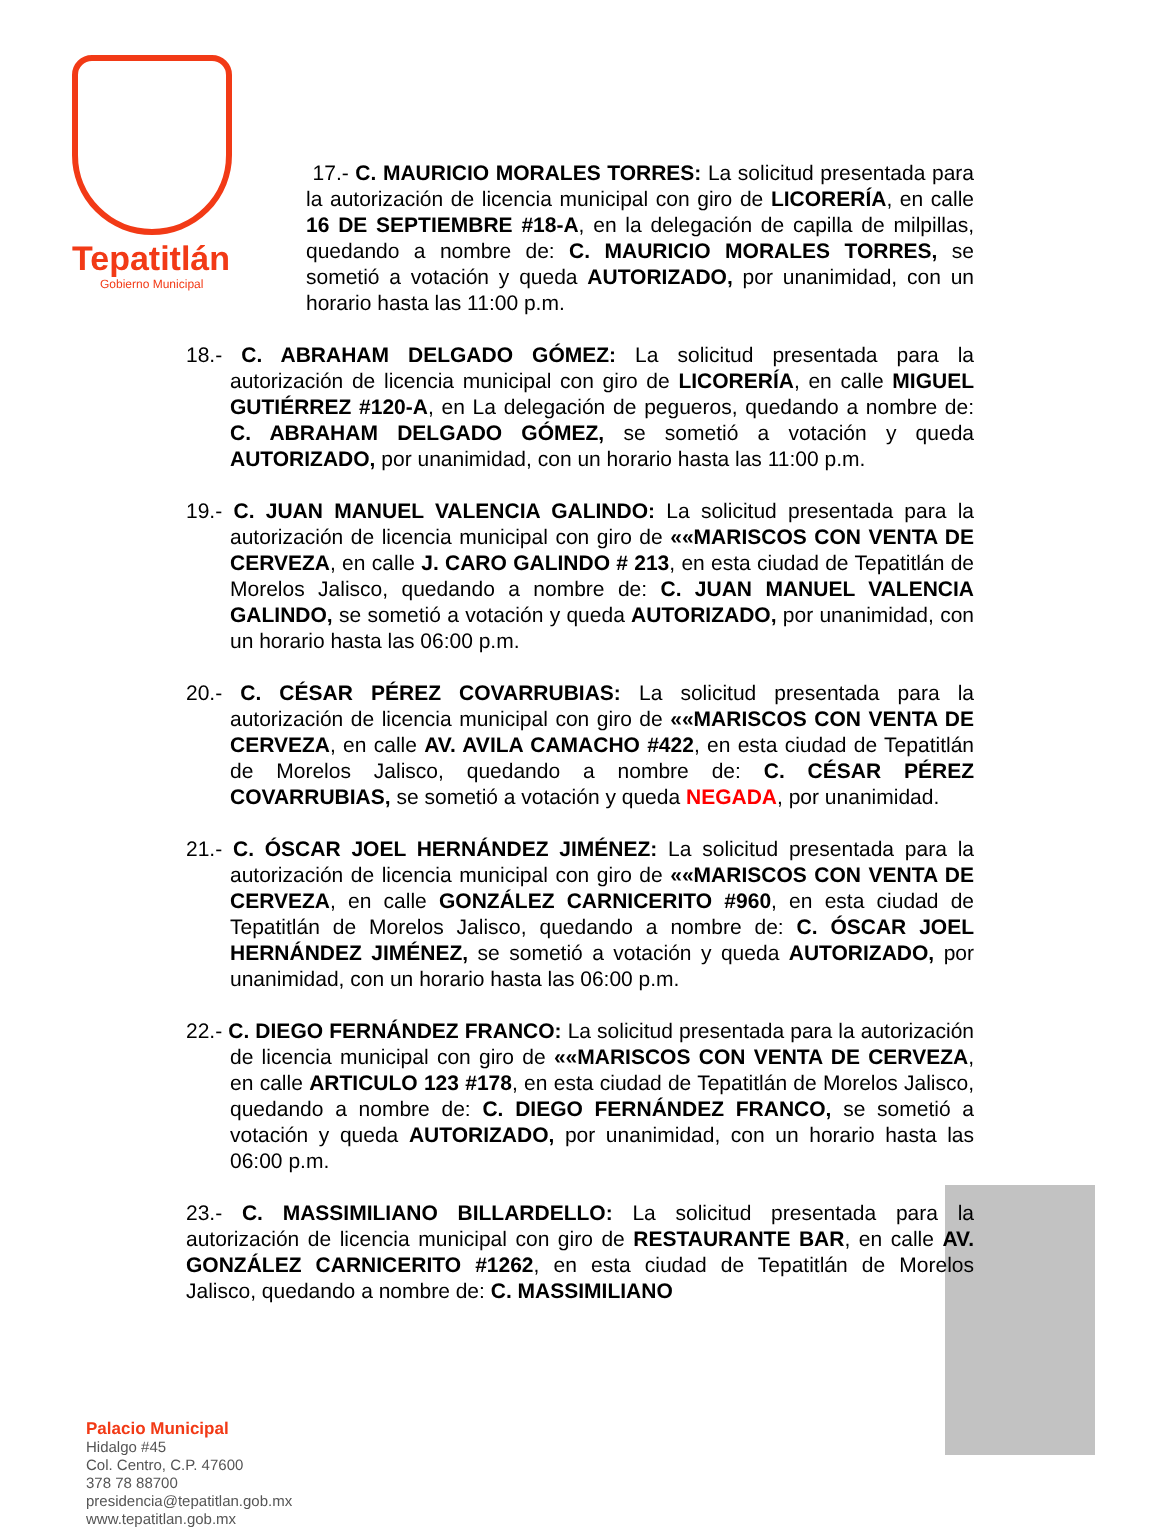Tepatitlán
Gobierno Municipal
17.- C. MAURICIO MORALES TORRES: La solicitud presentada para la autorización de licencia municipal con giro de LICORERÍA, en calle 16 DE SEPTIEMBRE #18-A, en la delegación de capilla de milpillas, quedando a nombre de: C. MAURICIO MORALES TORRES, se sometió a votación y queda AUTORIZADO, por unanimidad, con un horario hasta las 11:00 p.m.
18.- C. ABRAHAM DELGADO GÓMEZ: La solicitud presentada para la autorización de licencia municipal con giro de LICORERÍA, en calle MIGUEL GUTIÉRREZ #120-A, en La delegación de pegueros, quedando a nombre de: C. ABRAHAM DELGADO GÓMEZ, se sometió a votación y queda AUTORIZADO, por unanimidad, con un horario hasta las 11:00 p.m.
19.- C. JUAN MANUEL VALENCIA GALINDO: La solicitud presentada para la autorización de licencia municipal con giro de ««MARISCOS CON VENTA DE CERVEZA, en calle J. CARO GALINDO # 213, en esta ciudad de Tepatitlán de Morelos Jalisco, quedando a nombre de: C. JUAN MANUEL VALENCIA GALINDO, se sometió a votación y queda AUTORIZADO, por unanimidad, con un horario hasta las 06:00 p.m.
20.- C. CÉSAR PÉREZ COVARRUBIAS: La solicitud presentada para la autorización de licencia municipal con giro de ««MARISCOS CON VENTA DE CERVEZA, en calle AV. AVILA CAMACHO #422, en esta ciudad de Tepatitlán de Morelos Jalisco, quedando a nombre de: C. CÉSAR PÉREZ COVARRUBIAS, se sometió a votación y queda NEGADA, por unanimidad.
21.- C. ÓSCAR JOEL HERNÁNDEZ JIMÉNEZ: La solicitud presentada para la autorización de licencia municipal con giro de ««MARISCOS CON VENTA DE CERVEZA, en calle GONZÁLEZ CARNICERITO #960, en esta ciudad de Tepatitlán de Morelos Jalisco, quedando a nombre de: C. ÓSCAR JOEL HERNÁNDEZ JIMÉNEZ, se sometió a votación y queda AUTORIZADO, por unanimidad, con un horario hasta las 06:00 p.m.
22.- C. DIEGO FERNÁNDEZ FRANCO: La solicitud presentada para la autorización de licencia municipal con giro de ««MARISCOS CON VENTA DE CERVEZA, en calle ARTICULO 123 #178, en esta ciudad de Tepatitlán de Morelos Jalisco, quedando a nombre de: C. DIEGO FERNÁNDEZ FRANCO, se sometió a votación y queda AUTORIZADO, por unanimidad, con un horario hasta las 06:00 p.m.
23.- C. MASSIMILIANO BILLARDELLO: La solicitud presentada para la autorización de licencia municipal con giro de RESTAURANTE BAR, en calle AV. GONZÁLEZ CARNICERITO #1262, en esta ciudad de Tepatitlán de Morelos Jalisco, quedando a nombre de: C. MASSIMILIANO
Palacio Municipal
Hidalgo #45
Col. Centro, C.P. 47600
378 78 88700
presidencia@tepatitlan.gob.mx
www.tepatitlan.gob.mx